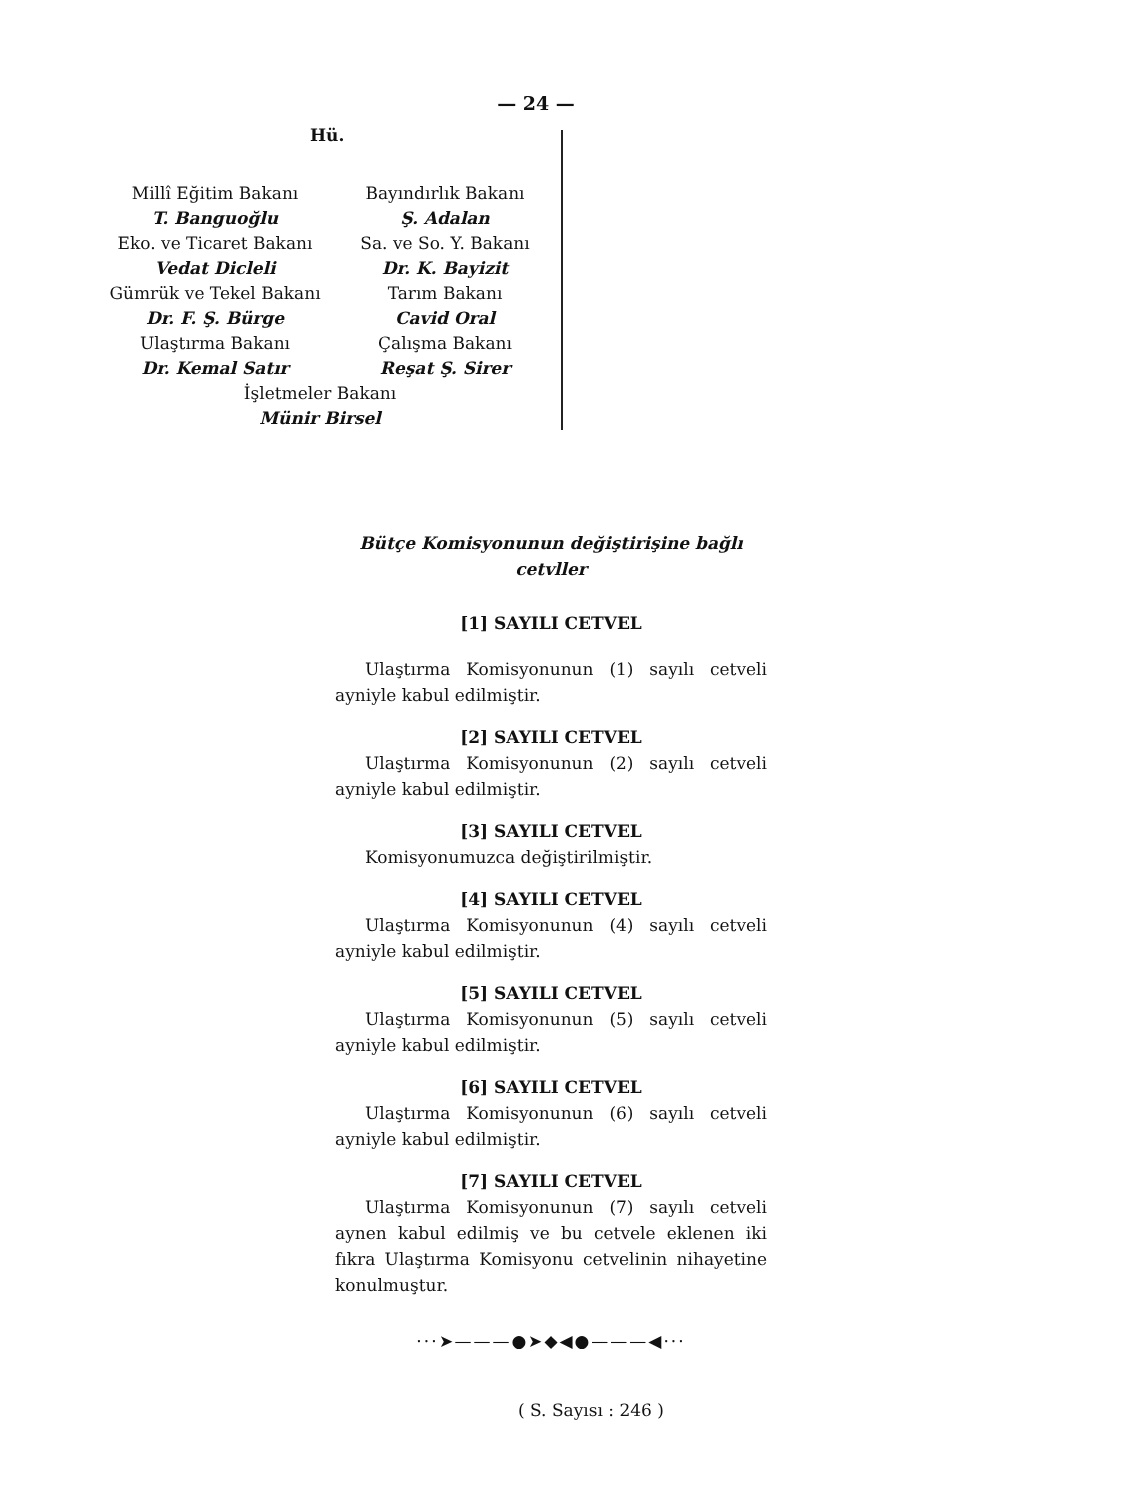— 24 —
Hü.
Millî Eğitim Bakanı
T. Banguoğlu
Eko. ve Ticaret Bakanı
Vedat Dicleli
Gümrük ve Tekel Bakanı
Dr. F. Ş. Bürge
Ulaştırma Bakanı
Dr. Kemal Satır
Bayındırlık Bakanı
Ş. Adalan
Sa. ve So. Y. Bakanı
Dr. K. Bayizit
Tarım Bakanı
Cavid Oral
Çalışma Bakanı
Reşat Ş. Sirer
İşletmeler Bakanı
Münir Birsel
Bütçe Komisyonunun değiştirişine bağlı cetvller
[1] SAYILI CETVEL
Ulaştırma Komisyonunun (1) sayılı cetveli ayniyle kabul edilmiştir.
[2] SAYILI CETVEL
Ulaştırma Komisyonunun (2) sayılı cetveli ayniyle kabul edilmiştir.
[3] SAYILI CETVEL
Komisyonumuzca değiştirilmiştir.
[4] SAYILI CETVEL
Ulaştırma Komisyonunun (4) sayılı cetveli ayniyle kabul edilmiştir.
[5] SAYILI CETVEL
Ulaştırma Komisyonunun (5) sayılı cetveli ayniyle kabul edilmiştir.
[6] SAYILI CETVEL
Ulaştırma Komisyonunun (6) sayılı cetveli ayniyle kabul edilmiştir.
[7] SAYILI CETVEL
Ulaştırma Komisyonunun (7) sayılı cetveli aynen kabul edilmiş ve bu cetvele eklenen iki fıkra Ulaştırma Komisyonu cetvelinin nihayetine konulmuştur.
···➤———●➤◆◀●———◀···
( S. Sayısı : 246 )